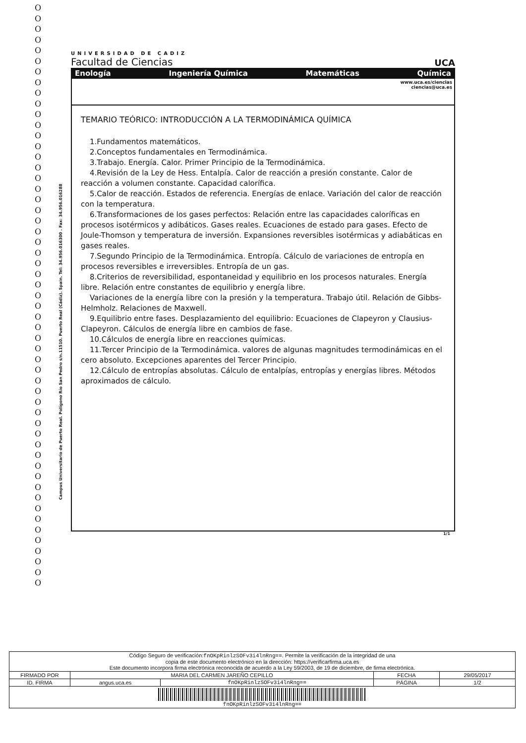O O O O O O O O O O O O O O O O O O O O O O O O O O O O O O O O O O O O O O O O O O O O O O O O O O O O O O O
Campus Universitario de Puerto Real. Polígono Río San Pedro s/n.11510. Puerto Real (Cádiz). Spain. Tel: 34.956.016300 . Fax: 34.956.016288
UNIVERSIDAD DE CADIZ
Facultad de Ciencias
UCA
Enología Ingeniería Química Matemáticas Química
www.uca.es/ciencias
ciencias@uca.es
TEMARIO TEÓRICO: INTRODUCCIÓN A LA TERMODINÁMICA QUÍMICA
1.Fundamentos matemáticos.
2.Conceptos fundamentales en Termodinámica.
3.Trabajo. Energía. Calor. Primer Principio de la Termodinámica.
4.Revisión de la Ley de Hess. Entalpía. Calor de reacción a presión constante. Calor de reacción a volumen constante. Capacidad calorífica.
5.Calor de reacción. Estados de referencia. Energías de enlace. Variación del calor de reacción con la temperatura.
6.Transformaciones de los gases perfectos: Relación entre las capacidades caloríficas en procesos isotérmicos y adibáticos. Gases reales. Ecuaciones de estado para gases. Efecto de Joule-Thomson y temperatura de inversión. Expansiones reversibles isotérmicas y adiabáticas en gases reales.
7.Segundo Principio de la Termodinámica. Entropía. Cálculo de variaciones de entropía en procesos reversibles e irreversibles. Entropía de un gas.
8.Criterios de reversibilidad, espontaneidad y equilibrio en los procesos naturales. Energía libre. Relación entre constantes de equilibrio y energía libre.
Variaciones de la energía libre con la presión y la temperatura. Trabajo útil. Relación de Gibbs-Helmholz. Relaciones de Maxwell.
9.Equilibrio entre fases. Desplazamiento del equilibrio: Ecuaciones de Clapeyron y Clausius-Clapeyron. Cálculos de energía libre en cambios de fase.
10.Cálculos de energía libre en reacciones químicas.
11.Tercer Principio de la Termodinámica. valores de algunas magnitudes termodinámicas en el cero absoluto. Excepciones aparentes del Tercer Principio.
12.Cálculo de entropías absolutas. Cálculo de entalpías, entropías y energías libres. Métodos aproximados de cálculo.
1/1
| Código Seguro de verificación: fnOKpRinlzSOFv3i4lnRng== . Permite la verificación de la integridad de una copia de este documento electrónico en la dirección: https://verificarfirma.uca.es Este documento incorpora firma electrónica reconocida de acuerdo a la Ley 59/2003, de 19 de diciembre, de firma electrónica. | | | | |
| FIRMADO POR | MARIA DEL CARMEN JAREÑO CEPILLO | | FECHA | 29/05/2017 |
| ID. FIRMA | angus.uca.es | fnOKpRinlzSOFv3i4lnRng== | PÁGINA | 1/2 |
| fnOKpRinlzSOFv3i4lnRng== | | | | |